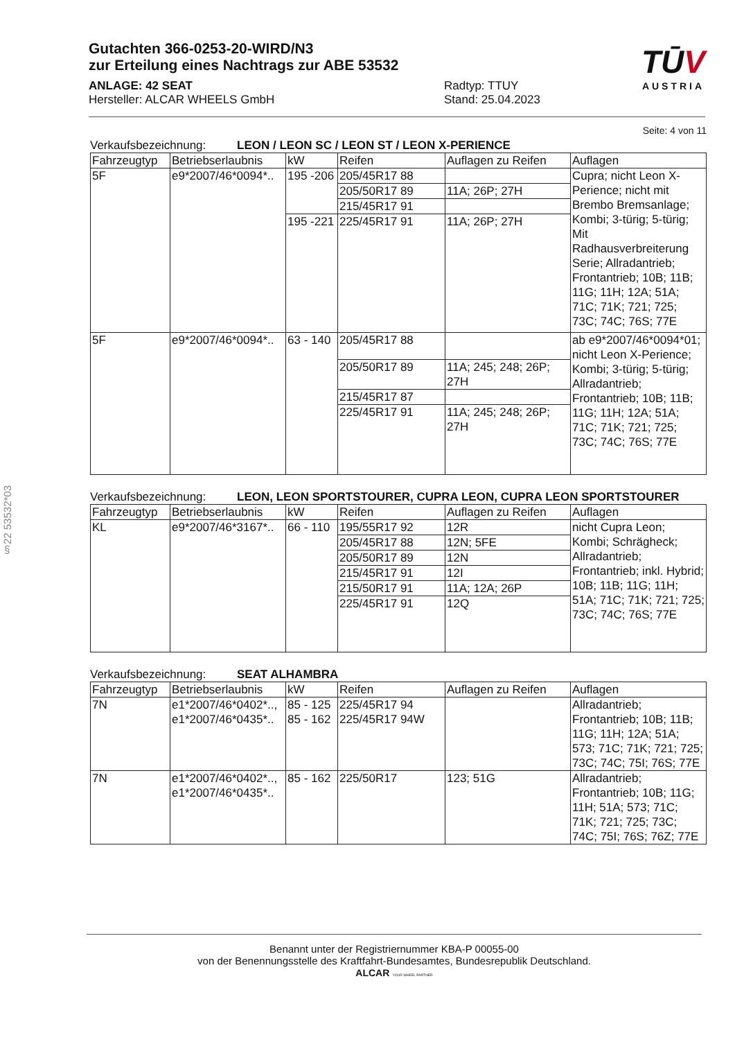§22 53532*03
Gutachten 366-0253-20-WIRD/N3
zur Erteilung eines Nachtrags zur ABE 53532
ANLAGE: 42 SEAT
Hersteller: ALCAR WHEELS GmbH
Radtyp: TTUY
Stand: 25.04.2023
TŪV
AUSTRIA
Seite: 4 von 11
Verkaufsbezeichnung: LEON / LEON SC / LEON ST / LEON X-PERIENCE
| Fahrzeugtyp | Betriebserlaubnis | kW | Reifen | Auflagen zu Reifen | Auflagen |
| --- | --- | --- | --- | --- | --- |
| 5F | e9*2007/46*0094*.. | 195 -206 | 205/45R17 88 | | Cupra; nicht Leon X-Perience; nicht mit Brembo Bremsanlage; Kombi; 3-türig; 5-türig; Mit Radhausverbreiterung Serie; Allradantrieb; Frontantrieb; 10B; 11B; 11G; 11H; 12A; 51A; 71C; 71K; 721; 725; 73C; 74C; 76S; 77E |
| | | | 205/50R17 89 | 11A; 26P; 27H | |
| | | | 215/45R17 91 | | |
| | | 195 -221 | 225/45R17 91 | 11A; 26P; 27H | |
| 5F | e9*2007/46*0094*.. | 63 - 140 | 205/45R17 88 | | ab e9*2007/46*0094*01; nicht Leon X-Perience; Kombi; 3-türig; 5-türig; Allradantrieb; Frontantrieb; 10B; 11B; 11G; 11H; 12A; 51A; 71C; 71K; 721; 725; 73C; 74C; 76S; 77E |
| | | | 205/50R17 89 | 11A; 245; 248; 26P; 27H | |
| | | | 215/45R17 87 | | |
| | | | 225/45R17 91 | 11A; 245; 248; 26P; 27H | |
Verkaufsbezeichnung: LEON, LEON SPORTSTOURER, CUPRA LEON, CUPRA LEON SPORTSTOURER
| Fahrzeugtyp | Betriebserlaubnis | kW | Reifen | Auflagen zu Reifen | Auflagen |
| --- | --- | --- | --- | --- | --- |
| KL | e9*2007/46*3167*.. | 66 - 110 | 195/55R17 92 | 12R | nicht Cupra Leon; Kombi; Schrägheck; Allradantrieb; Frontantrieb; inkl. Hybrid; 10B; 11B; 11G; 11H; 51A; 71C; 71K; 721; 725; 73C; 74C; 76S; 77E |
| | | | 205/45R17 88 | 12N; 5FE | |
| | | | 205/50R17 89 | 12N | |
| | | | 215/45R17 91 | 12I | |
| | | | 215/50R17 91 | 11A; 12A; 26P | |
| | | | 225/45R17 91 | 12Q | |
Verkaufsbezeichnung: SEAT ALHAMBRA
| Fahrzeugtyp | Betriebserlaubnis | kW | Reifen | Auflagen zu Reifen | Auflagen |
| --- | --- | --- | --- | --- | --- |
| 7N | e1*2007/46*0402*.., e1*2007/46*0435*.. | 85 - 125 85 - 162 | 225/45R17 94 225/45R17 94W | | Allradantrieb; Frontantrieb; 10B; 11B; 11G; 11H; 12A; 51A; 573; 71C; 71K; 721; 725; 73C; 74C; 75I; 76S; 77E |
| 7N | e1*2007/46*0402*.., e1*2007/46*0435*.. | 85 - 162 | 225/50R17 | 123; 51G | Allradantrieb; Frontantrieb; 10B; 11G; 11H; 51A; 573; 71C; 71K; 721; 725; 73C; 74C; 75I; 76S; 76Z; 77E |
Benannt unter der Registriernummer KBA-P 00055-00
von der Benennungsstelle des Kraftfahrt-Bundesamtes, Bundesrepublik Deutschland.
ALCAR YOUR WHEEL PARTNER